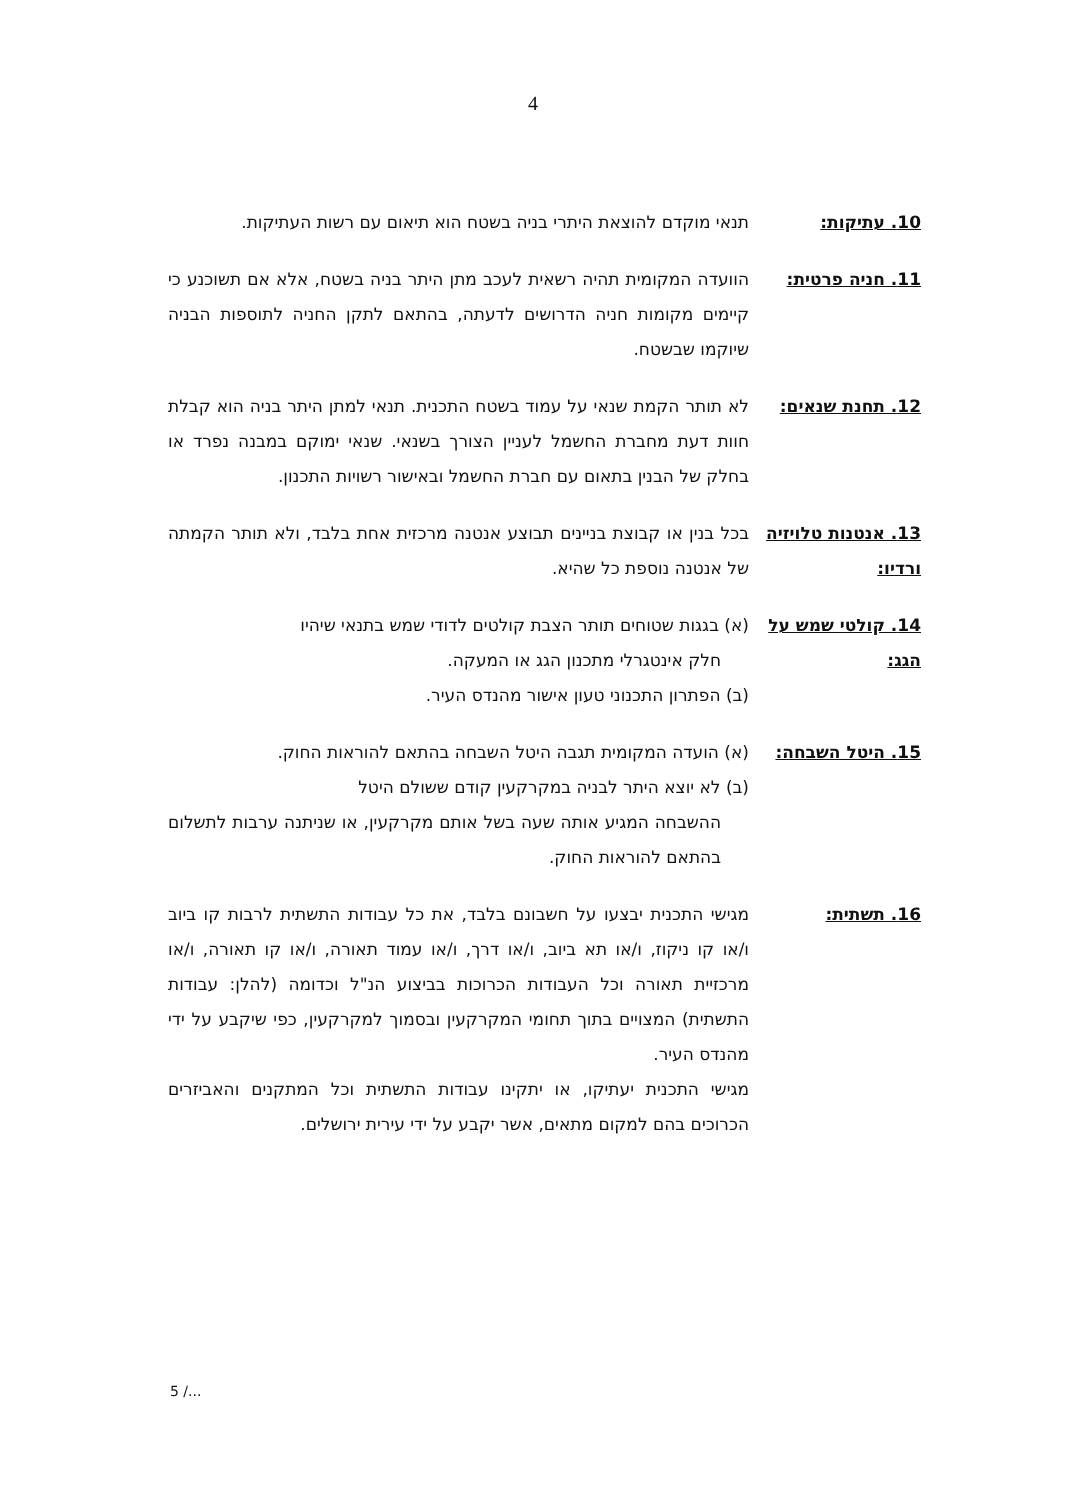4
10. עתיקות: תנאי מוקדם להוצאת היתרי בניה בשטח הוא תיאום עם רשות העתיקות.
11. חניה פרטית: הוועדה המקומית תהיה רשאית לעכב מתן היתר בניה בשטח, אלא אם תשוכנע כי קיימים מקומות חניה הדרושים לדעתה, בהתאם לתקן החניה לתוספות הבניה שיוקמו שבשטח.
12. תחנת שנאים: לא תותר הקמת שנאי על עמוד בשטח התכנית. תנאי למתן היתר בניה הוא קבלת חוות דעת מחברת החשמל לעניין הצורך בשנאי. שנאי ימוקם במבנה נפרד או בחלק של הבנין בתאום עם חברת החשמל ובאישור רשויות התכנון.
13. אנטנות טלויזיה ורדיו:
בכל בנין או קבוצת בניינים תבוצע אנטנה מרכזית אחת בלבד, ולא תותר הקמתה של אנטנה נוספת כל שהיא.
14. קולטי שמש על הגג:
(א) בגגות שטוחים תותר הצבת קולטים לדודי שמש בתנאי שיהיו
חלק אינטגרלי מתכנון הגג או המעקה.
(ב) הפתרון התכנוני טעון אישור מהנדס העיר.
15. היטל השבחה: (א) הועדה המקומית תגבה היטל השבחה בהתאם להוראות החוק.
(ב) לא יוצא היתר לבניה במקרקעין קודם ששולם היטל
ההשבחה המגיע אותה שעה בשל אותם מקרקעין, או שניתנה ערבות לתשלום בהתאם להוראות החוק.
16. תשתית: מגישי התכנית יבצעו על חשבונם בלבד, את כל עבודות התשתית לרבות קו ביוב ו/או קו ניקוז, ו/או תא ביוב, ו/או דרך, ו/או עמוד תאורה, ו/או קו תאורה, ו/או מרכזיית תאורה וכל העבודות הכרוכות בביצוע הנ"ל וכדומה (להלן: עבודות התשתית) המצויים בתוך תחומי המקרקעין ובסמוך למקרקעין, כפי שיקבע על ידי מהנדס העיר.
מגישי התכנית יעתיקו, או יתקינו עבודות התשתית וכל המתקנים והאביזרים הכרוכים בהם למקום מתאים, אשר יקבע על ידי עירית ירושלים.
5 /...